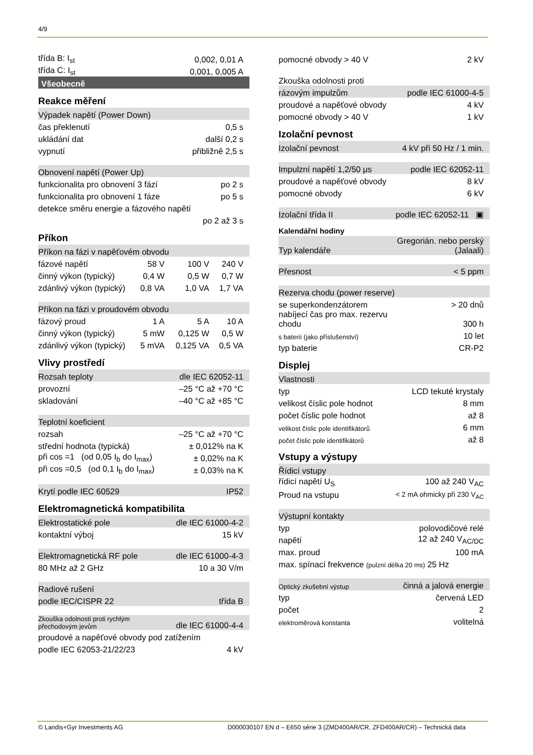4/9
| třída B: I<sub>st</sub> | 0,002, 0,01 A |
| třída C: I<sub>st</sub> | 0,001, 0,005 A |
| Všeobecně | |
Reakce měření
| Výpadek napětí (Power Down) | |
| čas překlenutí | 0,5 s |
| ukládání dat | další 0,2 s |
| vypnutí | přibližně 2,5 s |
| Obnovení napětí (Power Up) | |
| funkcionalita pro obnovení 3 fází | po 2 s |
| funkcionalita pro obnovení 1 fáze | po 5 s |
| detekce směru energie a fázového napětí | |
| | po 2 až 3 s |
Příkon
| Příkon na fázi v napěťovém obvodu | | | |
| fázové napětí | 58 V | 100 V | 240 V |
| činný výkon (typický) | 0,4 W | 0,5 W | 0,7 W |
| zdánlivý výkon (typický) | 0,8 VA | 1,0 VA | 1,7 VA |
| Příkon na fázi v proudovém obvodu | | | |
| fázový proud | 1 A | 5 A | 10 A |
| činný výkon (typický) | 5 mW | 0,125 W | 0,5 W |
| zdánlivý výkon (typický) | 5 mVA | 0,125 VA | 0,5 VA |
Vlivy prostředí
| Rozsah teploty | dle IEC 62052-11 |
| provozní | –25 °C až +70 °C |
| skladování | –40 °C až +85 °C |
| Teplotní koeficient | |
| rozsah | –25 °C až +70 °C |
| střední hodnota (typická) | ± 0,012% na K |
| při cos =1 (od 0,05 I<sub>b</sub> do I<sub>max</sub>) | ± 0,02% na K |
| při cos =0,5 (od 0,1 I<sub>b</sub> do I<sub>max</sub>) | ± 0,03% na K |
| Krytí podle IEC 60529 | IP52 |
Elektromagnetická kompatibilita
| Elektrostatické pole | dle IEC 61000-4-2 |
| kontaktní výboj | 15 kV |
| Elektromagnetická RF pole | dle IEC 61000-4-3 |
| 80 MHz až 2 GHz | 10 a 30 V/m |
| Radiové rušení | |
| podle IEC/CISPR 22 | třída B |
| Zkouška odolnosti proti rychlým přechodovým jevům | dle IEC 61000-4-4 |
| proudové a napěťové obvody pod zatížením | |
| podle IEC 62053-21/22/23 | 4 kV |
| pomocné obvody > 40 V | 2 kV |
| Zkouška odolnosti proti | |
| rázovým impulzům | podle IEC 61000-4-5 |
| proudové a napěťové obvody | 4 kV |
| pomocné obvody > 40 V | 1 kV |
Izolační pevnost
| Izolační pevnost | 4 kV při 50 Hz / 1 min. |
| Impulzní napětí 1,2/50 μs | podle IEC 62052-11 |
| proudové a napěťové obvody | 8 kV |
| pomocné obvody | 6 kV |
| Izolační třída II | podle IEC 62052-11 ▣ |
Kalendářní hodiny
| Typ kalendáře | Gregorián. nebo perský (Jalaali) |
| Přesnost | < 5 ppm |
| Rezerva chodu (power reserve) | |
| se superkondenzátorem | > 20 dnů |
| nabíjecí čas pro max. rezervu chodu | 300 h |
| s baterií (jako příslušenství) | 10 let |
| typ baterie | CR-P2 |
Displej
| Vlastnosti | |
| typ | LCD tekuté krystaly |
| velikost číslic pole hodnot | 8 mm |
| počet číslic pole hodnot | až 8 |
| velikost číslic pole identifikátorů | 6 mm |
| počet číslic pole identifikátorů | až 8 |
Vstupy a výstupy
| Řídicí vstupy | |
| řídicí napětí U<sub>S</sub> | 100 až 240 V<sub>AC</sub> |
| Proud na vstupu | < 2 mA ohmicky při 230 V<sub>AC</sub> |
| Výstupní kontakty | |
| typ | polovodičové relé |
| napětí | 12 až 240 V<sub>AC/DC</sub> |
| max. proud | 100 mA |
| max. spínací frekvence (pulzní délka 20 ms) 25 Hz | |
| Optický zkušební výstup | činná a jalová energie |
| typ | červená LED |
| počet | 2 |
| elektroměrová konstanta | volitelná |
© Landis+Gyr Investments AG D000030107 EN d – E650 série 3 (ZMD400AR/CR, ZFD400AR/CR) – Technická data